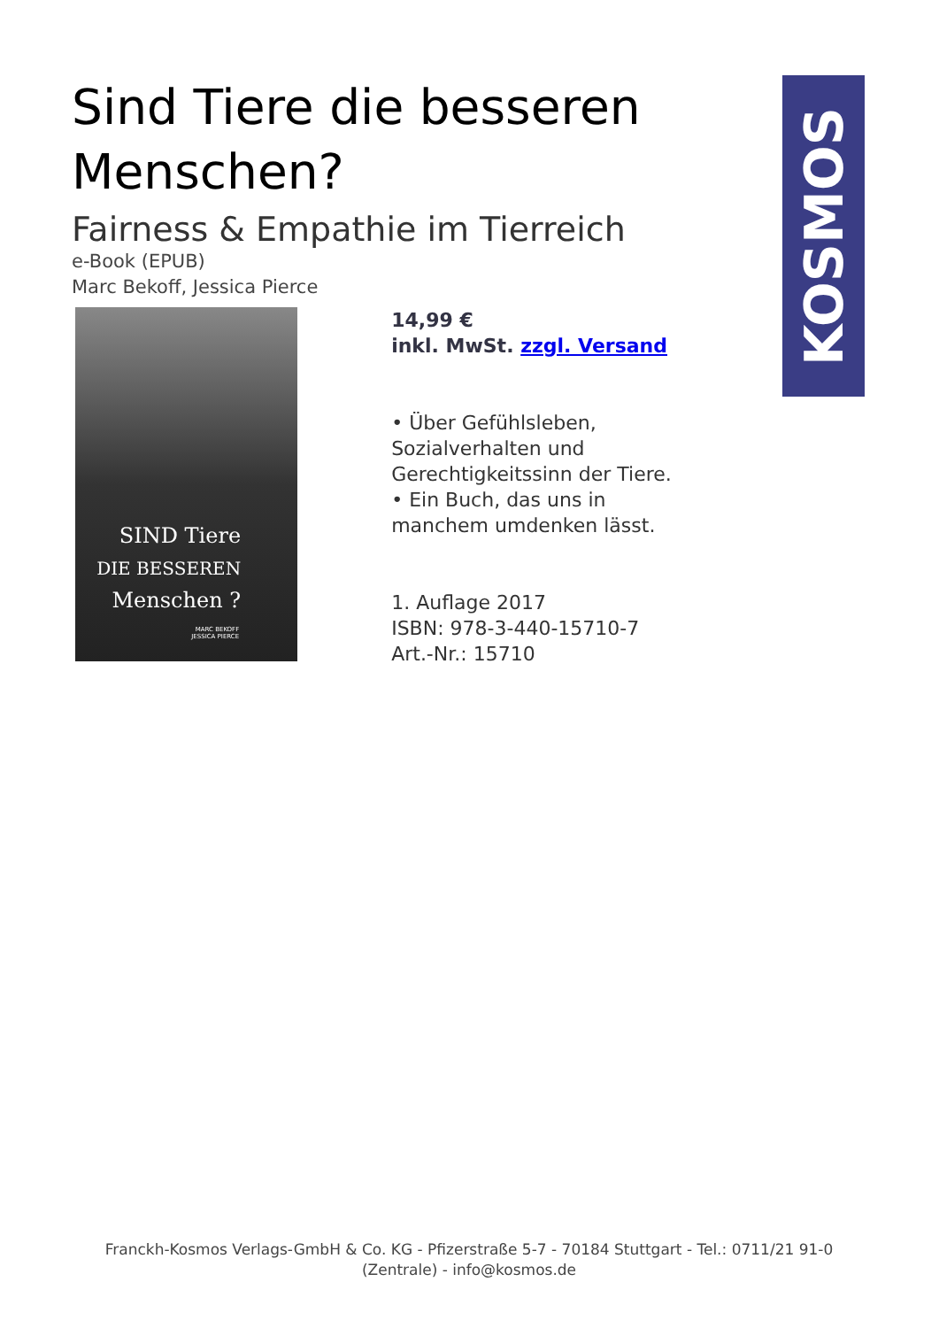Sind Tiere die besseren Menschen?
Fairness & Empathie im Tierreich
e-Book (EPUB)
Marc Bekoff, Jessica Pierce
SIND Tiere
DIE BESSEREN
Menschen ?
MARC BEKOFF
JESSICA PIERCE
14,99 €
inkl. MwSt. zzgl. Versand
• Über Gefühlsleben, Sozialverhalten und Gerechtigkeitssinn der Tiere.
• Ein Buch, das uns in manchem umdenken lässt.
1. Auflage 2017
ISBN: 978-3-440-15710-7
Art.-Nr.: 15710
KOSMOS
Franckh-Kosmos Verlags-GmbH & Co. KG - Pfizerstraße 5-7 - 70184 Stuttgart - Tel.: 0711/21 91-0 (Zentrale) - info@kosmos.de